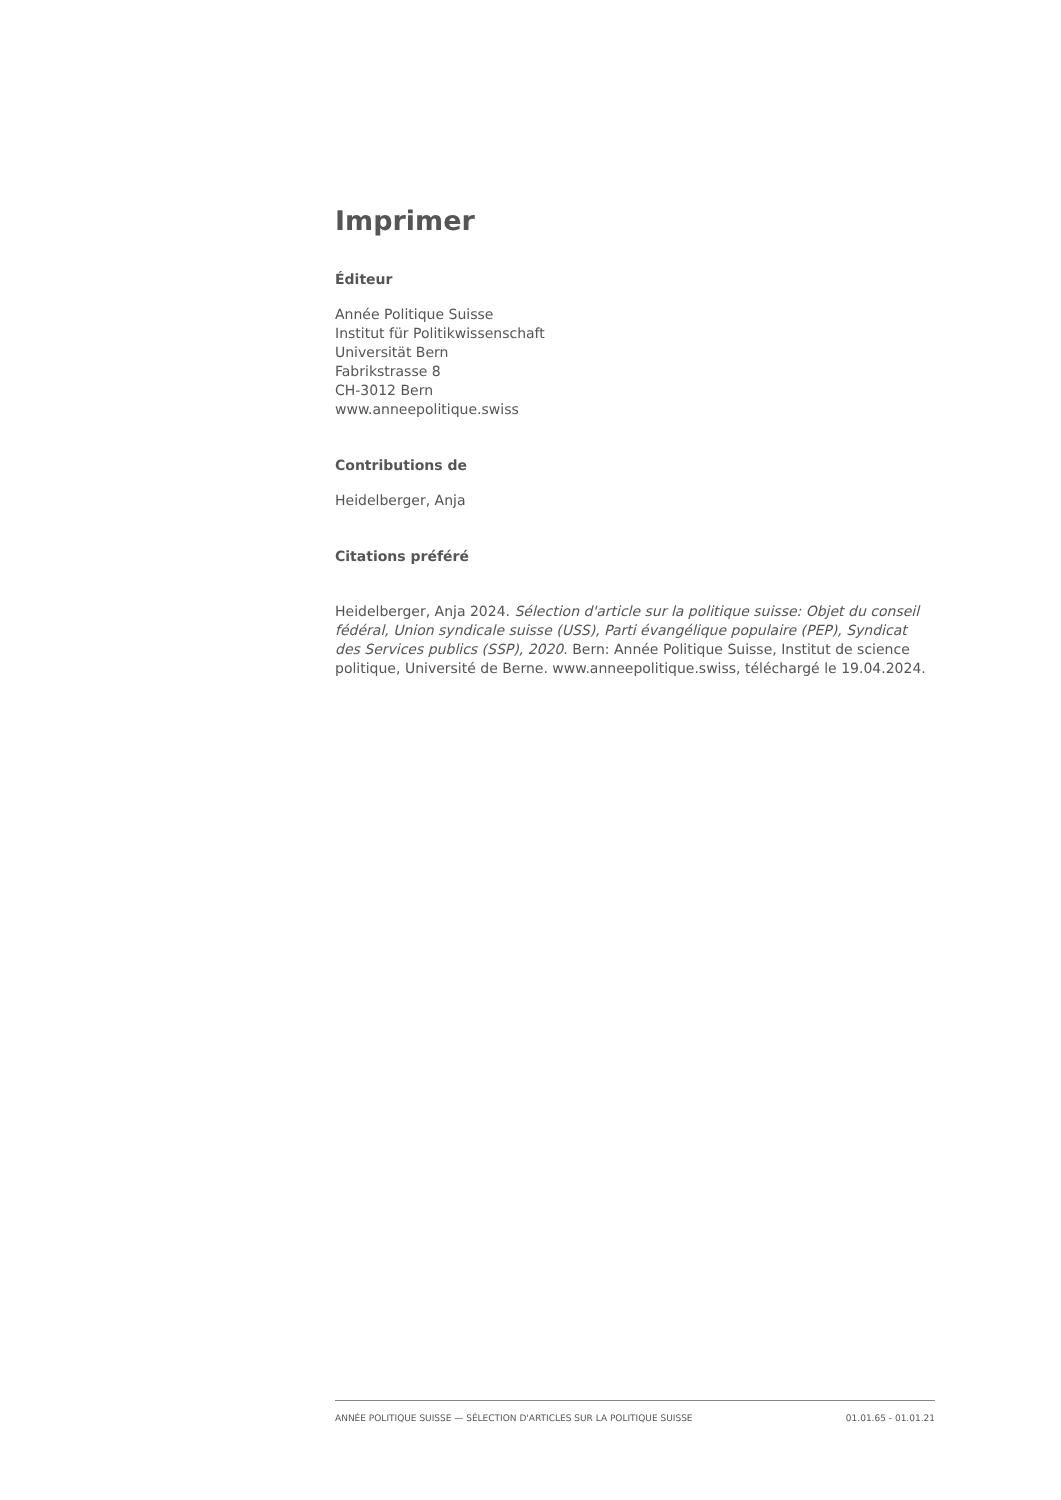Imprimer
Éditeur
Année Politique Suisse
Institut für Politikwissenschaft
Universität Bern
Fabrikstrasse 8
CH-3012 Bern
www.anneepolitique.swiss
Contributions de
Heidelberger, Anja
Citations préféré
Heidelberger, Anja 2024. Sélection d'article sur la politique suisse: Objet du conseil fédéral, Union syndicale suisse (USS), Parti évangélique populaire (PEP), Syndicat des Services publics (SSP), 2020. Bern: Année Politique Suisse, Institut de science politique, Université de Berne. www.anneepolitique.swiss, téléchargé le 19.04.2024.
ANNÉE POLITIQUE SUISSE — SÉLECTION D'ARTICLES SUR LA POLITIQUE SUISSE 01.01.65 - 01.01.21